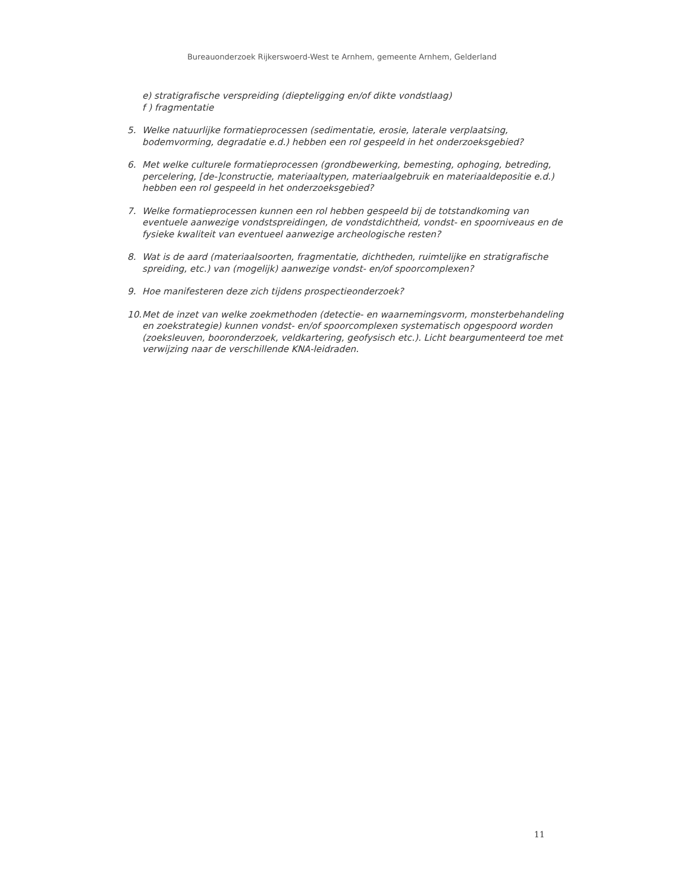Bureauonderzoek Rijkerswoerd-West te Arnhem, gemeente Arnhem, Gelderland
e) stratigrafische verspreiding (diepteligging en/of dikte vondstlaag)
f ) fragmentatie
5. Welke natuurlijke formatieprocessen (sedimentatie, erosie, laterale verplaatsing, bodemvorming, degradatie e.d.) hebben een rol gespeeld in het onderzoeksgebied?
6. Met welke culturele formatieprocessen (grondbewerking, bemesting, ophoging, betreding, percelering, [de-]constructie, materiaaltypen, materiaalgebruik en materiaaldepositie e.d.) hebben een rol gespeeld in het onderzoeksgebied?
7. Welke formatieprocessen kunnen een rol hebben gespeeld bij de totstandkoming van eventuele aanwezige vondstspreidingen, de vondstdichtheid, vondst- en spoorniveaus en de fysieke kwaliteit van eventueel aanwezige archeologische resten?
8. Wat is de aard (materiaalsoorten, fragmentatie, dichtheden, ruimtelijke en stratigrafische spreiding, etc.) van (mogelijk) aanwezige vondst- en/of spoorcomplexen?
9. Hoe manifesteren deze zich tijdens prospectieonderzoek?
10. Met de inzet van welke zoekmethoden (detectie- en waarnemingsvorm, monsterbehandeling en zoekstrategie) kunnen vondst- en/of spoorcomplexen systematisch opgespoord worden (zoeksleuven, booronderzoek, veldkartering, geofysisch etc.). Licht beargumenteerd toe met verwijzing naar de verschillende KNA-leidraden.
11